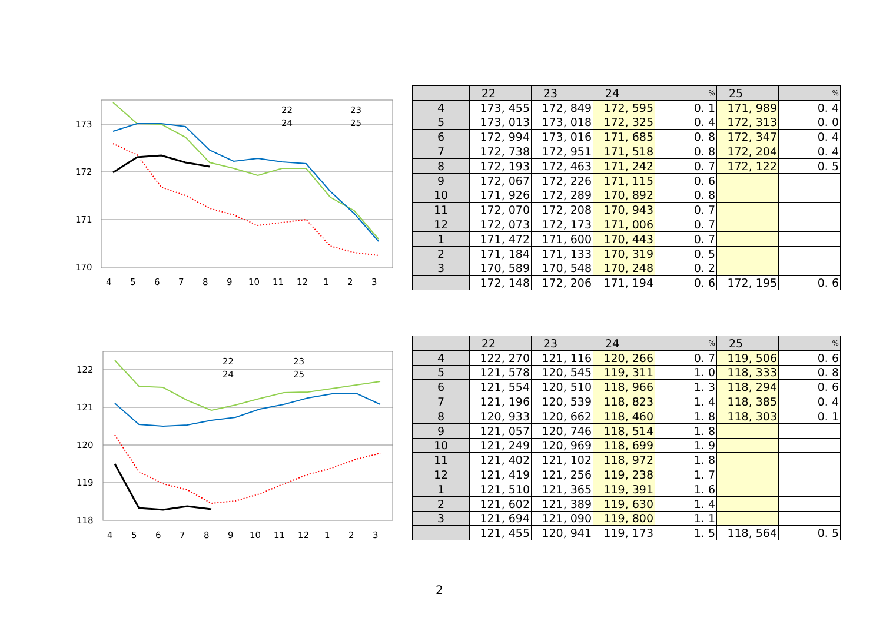173
172
171
170
4
5
6
7
8
9
10
11
12
1
2
3
22
24
23
25
| | 22 | 23 | 24 | % | 25 | % |
| --- | --- | --- | --- | --- | --- | --- |
| 4 | 173, 455 | 172, 849 | 172, 595 | 0. 1 | 171, 989 | 0. 4 |
| 5 | 173, 013 | 173, 018 | 172, 325 | 0. 4 | 172, 313 | 0. 0 |
| 6 | 172, 994 | 173, 016 | 171, 685 | 0. 8 | 172, 347 | 0. 4 |
| 7 | 172, 738 | 172, 951 | 171, 518 | 0. 8 | 172, 204 | 0. 4 |
| 8 | 172, 193 | 172, 463 | 171, 242 | 0. 7 | 172, 122 | 0. 5 |
| 9 | 172, 067 | 172, 226 | 171, 115 | 0. 6 | | |
| 10 | 171, 926 | 172, 289 | 170, 892 | 0. 8 | | |
| 11 | 172, 070 | 172, 208 | 170, 943 | 0. 7 | | |
| 12 | 172, 073 | 172, 173 | 171, 006 | 0. 7 | | |
| 1 | 171, 472 | 171, 600 | 170, 443 | 0. 7 | | |
| 2 | 171, 184 | 171, 133 | 170, 319 | 0. 5 | | |
| 3 | 170, 589 | 170, 548 | 170, 248 | 0. 2 | | |
| | 172, 148 | 172, 206 | 171, 194 | 0. 6 | 172, 195 | 0. 6 |
122
121
120
119
118
4
5
6
7
8
9
10
11
12
1
2
3
22
24
23
25
| | 22 | 23 | 24 | % | 25 | % |
| --- | --- | --- | --- | --- | --- | --- |
| 4 | 122, 270 | 121, 116 | 120, 266 | 0. 7 | 119, 506 | 0. 6 |
| 5 | 121, 578 | 120, 545 | 119, 311 | 1. 0 | 118, 333 | 0. 8 |
| 6 | 121, 554 | 120, 510 | 118, 966 | 1. 3 | 118, 294 | 0. 6 |
| 7 | 121, 196 | 120, 539 | 118, 823 | 1. 4 | 118, 385 | 0. 4 |
| 8 | 120, 933 | 120, 662 | 118, 460 | 1. 8 | 118, 303 | 0. 1 |
| 9 | 121, 057 | 120, 746 | 118, 514 | 1. 8 | | |
| 10 | 121, 249 | 120, 969 | 118, 699 | 1. 9 | | |
| 11 | 121, 402 | 121, 102 | 118, 972 | 1. 8 | | |
| 12 | 121, 419 | 121, 256 | 119, 238 | 1. 7 | | |
| 1 | 121, 510 | 121, 365 | 119, 391 | 1. 6 | | |
| 2 | 121, 602 | 121, 389 | 119, 630 | 1. 4 | | |
| 3 | 121, 694 | 121, 090 | 119, 800 | 1. 1 | | |
| | 121, 455 | 120, 941 | 119, 173 | 1. 5 | 118, 564 | 0. 5 |
2